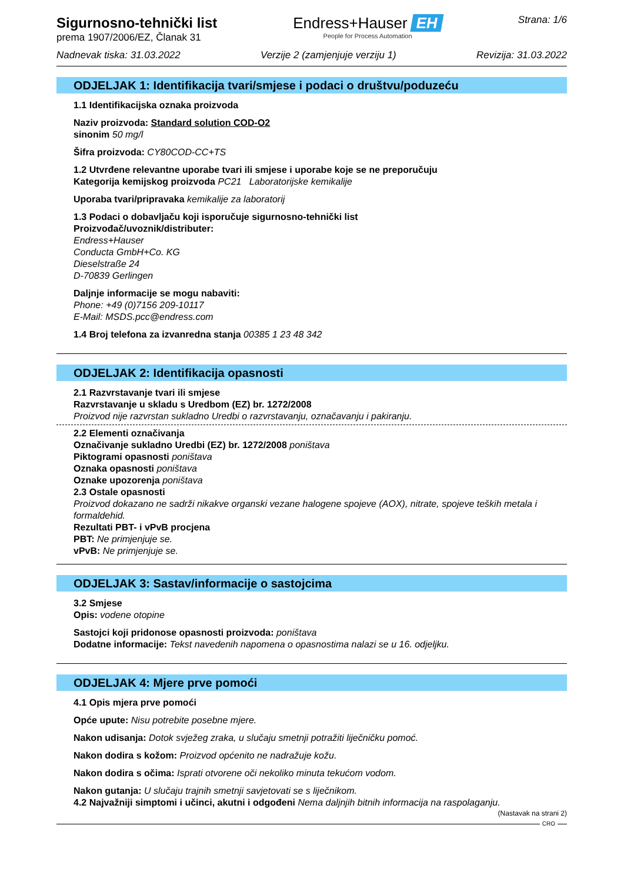Sigurnosno-tehnički list
prema 1907/2006/EZ, Članak 31
Endress+Hauser EH
People for Process Automation
Strana: 1/6
Nadnevak tiska: 31.03.2022 Verzije 2 (zamjenjuje verziju 1) Revizija: 31.03.2022
ODJELJAK 1: Identifikacija tvari/smjese i podaci o društvu/poduzeću
1.1 Identifikacijska oznaka proizvoda
Naziv proizvoda: Standard solution COD-O2
sinonim 50 mg/l
Šifra proizvoda: CY80COD-CC+TS
1.2 Utvrđene relevantne uporabe tvari ili smjese i uporabe koje se ne preporučuju
Kategorija kemijskog proizvoda PC21 Laboratorijske kemikalije
Uporaba tvari/pripravaka kemikalije za laboratorij
1.3 Podaci o dobavljaču koji isporučuje sigurnosno-tehnički list
Proizvođač/uvoznik/distributer:
Endress+Hauser
Conducta GmbH+Co. KG
Dieselstraße 24
D-70839 Gerlingen
Daljnje informacije se mogu nabaviti:
Phone: +49 (0)7156 209-10117
E-Mail: MSDS.pcc@endress.com
1.4 Broj telefona za izvanredna stanja 00385 1 23 48 342
ODJELJAK 2: Identifikacija opasnosti
2.1 Razvrstavanje tvari ili smjese
Razvrstavanje u skladu s Uredbom (EZ) br. 1272/2008
Proizvod nije razvrstan sukladno Uredbi o razvrstavanju, označavanju i pakiranju.
2.2 Elementi označivanja
Označivanje sukladno Uredbi (EZ) br. 1272/2008 poništava
Piktogrami opasnosti poništava
Oznaka opasnosti poništava
Oznake upozorenja poništava
2.3 Ostale opasnosti
Proizvod dokazano ne sadrži nikakve organski vezane halogene spojeve (AOX), nitrate, spojeve teških metala i formaldehid.
Rezultati PBT- i vPvB procjena
PBT: Ne primjenjuje se.
vPvB: Ne primjenjuje se.
ODJELJAK 3: Sastav/informacije o sastojcima
3.2 Smjese
Opis: vodene otopine
Sastojci koji pridonose opasnosti proizvoda: poništava
Dodatne informacije: Tekst navedenih napomena o opasnostima nalazi se u 16. odjeljku.
ODJELJAK 4: Mjere prve pomoći
4.1 Opis mjera prve pomoći
Opće upute: Nisu potrebite posebne mjere.
Nakon udisanja: Dotok svježeg zraka, u slučaju smetnji potražiti liječničku pomoć.
Nakon dodira s kožom: Proizvod općenito ne nadražuje kožu.
Nakon dodira s očima: Isprati otvorene oči nekoliko minuta tekućom vodom.
Nakon gutanja: U slučaju trajnih smetnji savjetovati se s liječnikom.
4.2 Najvažniji simptomi i učinci, akutni i odgođeni Nema daljnjih bitnih informacija na raspolaganju.
(Nastavak na strani 2)
CRO